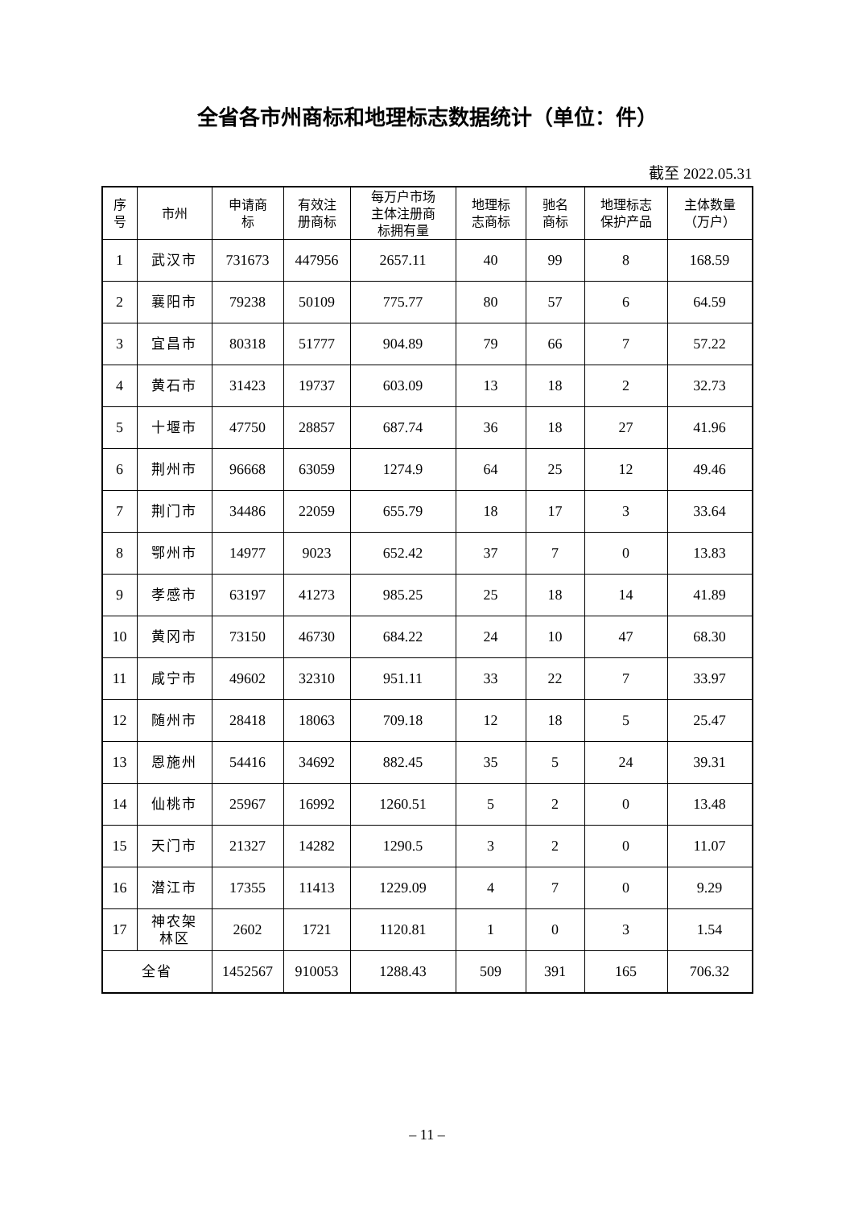全省各市州商标和地理标志数据统计（单位：件）
截至 2022.05.31
| 序 号 | 市州 | 申请商 标 | 有效注 册商标 | 每万户市场 主体注册商 标拥有量 | 地理标 志商标 | 驰名 商标 | 地理标志 保护产品 | 主体数量 （万户） |
| --- | --- | --- | --- | --- | --- | --- | --- | --- |
| 1 | 武汉市 | 731673 | 447956 | 2657.11 | 40 | 99 | 8 | 168.59 |
| 2 | 襄阳市 | 79238 | 50109 | 775.77 | 80 | 57 | 6 | 64.59 |
| 3 | 宜昌市 | 80318 | 51777 | 904.89 | 79 | 66 | 7 | 57.22 |
| 4 | 黄石市 | 31423 | 19737 | 603.09 | 13 | 18 | 2 | 32.73 |
| 5 | 十堰市 | 47750 | 28857 | 687.74 | 36 | 18 | 27 | 41.96 |
| 6 | 荆州市 | 96668 | 63059 | 1274.9 | 64 | 25 | 12 | 49.46 |
| 7 | 荆门市 | 34486 | 22059 | 655.79 | 18 | 17 | 3 | 33.64 |
| 8 | 鄂州市 | 14977 | 9023 | 652.42 | 37 | 7 | 0 | 13.83 |
| 9 | 孝感市 | 63197 | 41273 | 985.25 | 25 | 18 | 14 | 41.89 |
| 10 | 黄冈市 | 73150 | 46730 | 684.22 | 24 | 10 | 47 | 68.30 |
| 11 | 咸宁市 | 49602 | 32310 | 951.11 | 33 | 22 | 7 | 33.97 |
| 12 | 随州市 | 28418 | 18063 | 709.18 | 12 | 18 | 5 | 25.47 |
| 13 | 恩施州 | 54416 | 34692 | 882.45 | 35 | 5 | 24 | 39.31 |
| 14 | 仙桃市 | 25967 | 16992 | 1260.51 | 5 | 2 | 0 | 13.48 |
| 15 | 天门市 | 21327 | 14282 | 1290.5 | 3 | 2 | 0 | 11.07 |
| 16 | 潜江市 | 17355 | 11413 | 1229.09 | 4 | 7 | 0 | 9.29 |
| 17 | 神农架 林区 | 2602 | 1721 | 1120.81 | 1 | 0 | 3 | 1.54 |
| 全省 | | 1452567 | 910053 | 1288.43 | 509 | 391 | 165 | 706.32 |
– 11 –